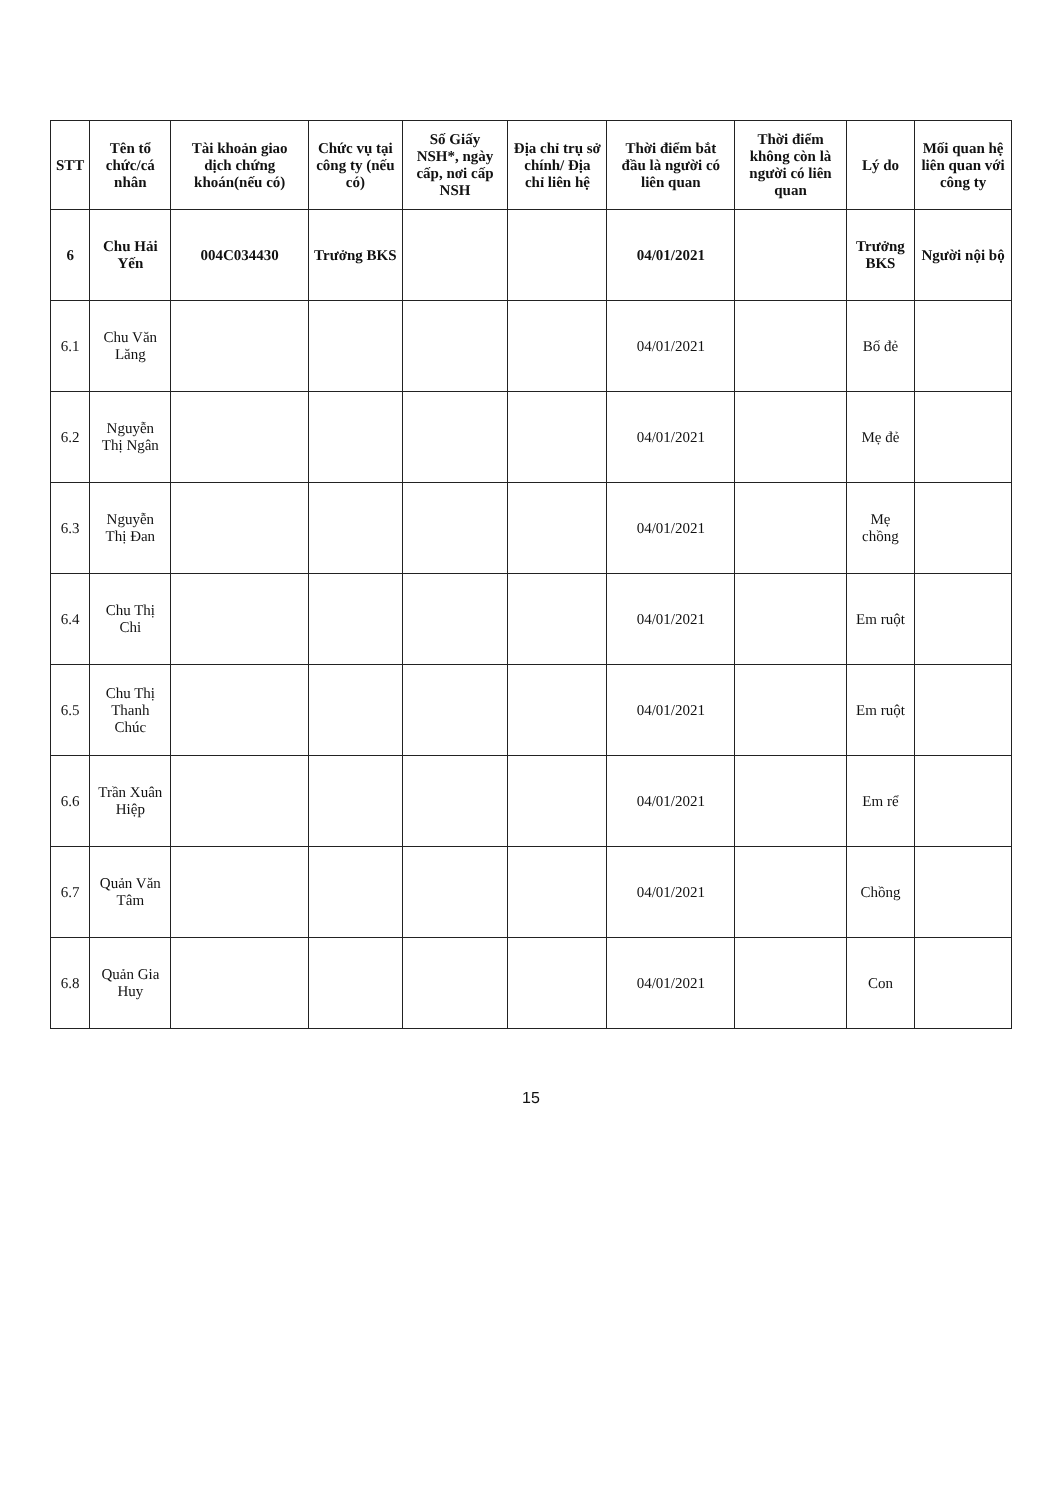| STT | Tên tổ chức/cá nhân | Tài khoản giao dịch chứng khoán(nếu có) | Chức vụ tại công ty (nếu có) | Số Giấy NSH*, ngày cấp, nơi cấp NSH | Địa chỉ trụ sở chính/ Địa chỉ liên hệ | Thời điểm bắt đầu là người có liên quan | Thời điểm không còn là người có liên quan | Lý do | Mối quan hệ liên quan với công ty |
| --- | --- | --- | --- | --- | --- | --- | --- | --- | --- |
| 6 | Chu Hải Yến | 004C034430 | Trưởng BKS | | | 04/01/2021 | | Trưởng BKS | Người nội bộ |
| 6.1 | Chu Văn Lăng | | | | | 04/01/2021 | | Bố đẻ | |
| 6.2 | Nguyễn Thị Ngân | | | | | 04/01/2021 | | Mẹ đẻ | |
| 6.3 | Nguyễn Thị Đan | | | | | 04/01/2021 | | Mẹ chồng | |
| 6.4 | Chu Thị Chi | | | | | 04/01/2021 | | Em ruột | |
| 6.5 | Chu Thị Thanh Chúc | | | | | 04/01/2021 | | Em ruột | |
| 6.6 | Trần Xuân Hiệp | | | | | 04/01/2021 | | Em rể | |
| 6.7 | Quản Văn Tâm | | | | | 04/01/2021 | | Chồng | |
| 6.8 | Quản Gia Huy | | | | | 04/01/2021 | | Con | |
15